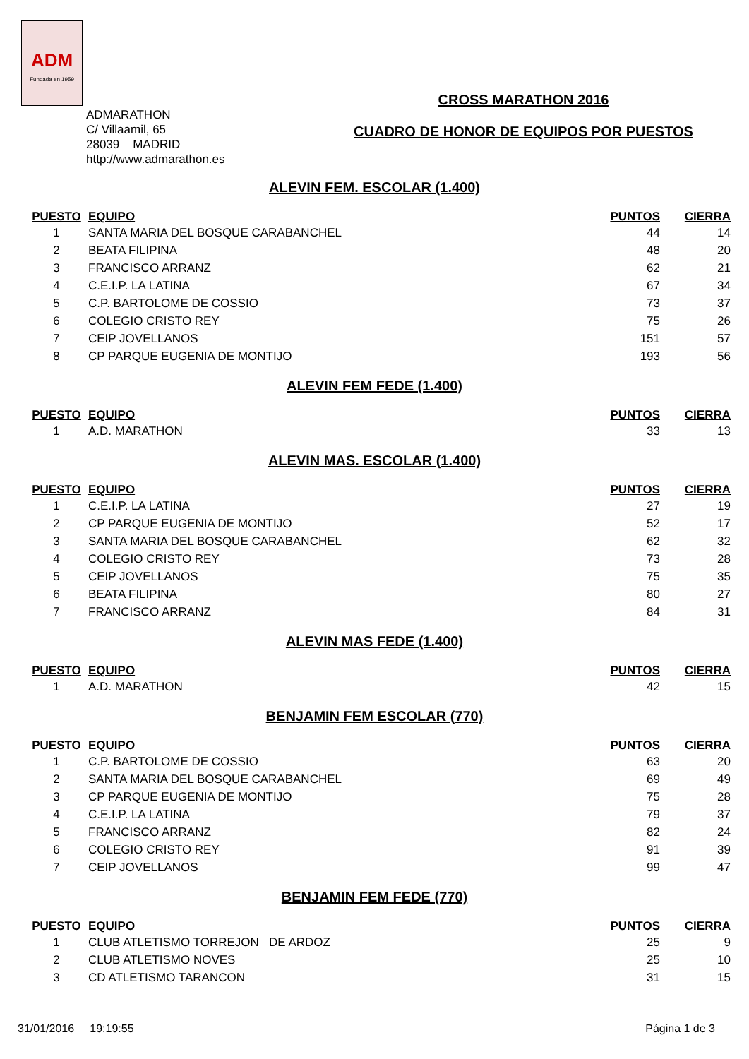ADM
Fundada en 1959
ADMARATHON
C/ Villaamil, 65
28039 MADRID
http://www.admarathon.es
CROSS MARATHON 2016
CUADRO DE HONOR DE EQUIPOS POR PUESTOS
ALEVIN FEM. ESCOLAR (1.400)
| PUESTO | EQUIPO | PUNTOS | CIERRA |
| --- | --- | --- | --- |
| 1 | SANTA MARIA DEL BOSQUE CARABANCHEL | 44 | 14 |
| 2 | BEATA FILIPINA | 48 | 20 |
| 3 | FRANCISCO ARRANZ | 62 | 21 |
| 4 | C.E.I.P. LA LATINA | 67 | 34 |
| 5 | C.P. BARTOLOME DE COSSIO | 73 | 37 |
| 6 | COLEGIO CRISTO REY | 75 | 26 |
| 7 | CEIP JOVELLANOS | 151 | 57 |
| 8 | CP PARQUE EUGENIA DE MONTIJO | 193 | 56 |
ALEVIN FEM FEDE (1.400)
| PUESTO | EQUIPO | PUNTOS | CIERRA |
| --- | --- | --- | --- |
| 1 | A.D. MARATHON | 33 | 13 |
ALEVIN MAS. ESCOLAR (1.400)
| PUESTO | EQUIPO | PUNTOS | CIERRA |
| --- | --- | --- | --- |
| 1 | C.E.I.P. LA LATINA | 27 | 19 |
| 2 | CP PARQUE EUGENIA DE MONTIJO | 52 | 17 |
| 3 | SANTA MARIA DEL BOSQUE CARABANCHEL | 62 | 32 |
| 4 | COLEGIO CRISTO REY | 73 | 28 |
| 5 | CEIP JOVELLANOS | 75 | 35 |
| 6 | BEATA FILIPINA | 80 | 27 |
| 7 | FRANCISCO ARRANZ | 84 | 31 |
ALEVIN MAS FEDE (1.400)
| PUESTO | EQUIPO | PUNTOS | CIERRA |
| --- | --- | --- | --- |
| 1 | A.D. MARATHON | 42 | 15 |
BENJAMIN FEM ESCOLAR (770)
| PUESTO | EQUIPO | PUNTOS | CIERRA |
| --- | --- | --- | --- |
| 1 | C.P. BARTOLOME DE COSSIO | 63 | 20 |
| 2 | SANTA MARIA DEL BOSQUE CARABANCHEL | 69 | 49 |
| 3 | CP PARQUE EUGENIA DE MONTIJO | 75 | 28 |
| 4 | C.E.I.P. LA LATINA | 79 | 37 |
| 5 | FRANCISCO ARRANZ | 82 | 24 |
| 6 | COLEGIO CRISTO REY | 91 | 39 |
| 7 | CEIP JOVELLANOS | 99 | 47 |
BENJAMIN FEM FEDE (770)
| PUESTO | EQUIPO | PUNTOS | CIERRA |
| --- | --- | --- | --- |
| 1 | CLUB ATLETISMO TORREJON DE ARDOZ | 25 | 9 |
| 2 | CLUB ATLETISMO NOVES | 25 | 10 |
| 3 | CD ATLETISMO TARANCON | 31 | 15 |
31/01/2016 19:19:55 Página 1 de 3